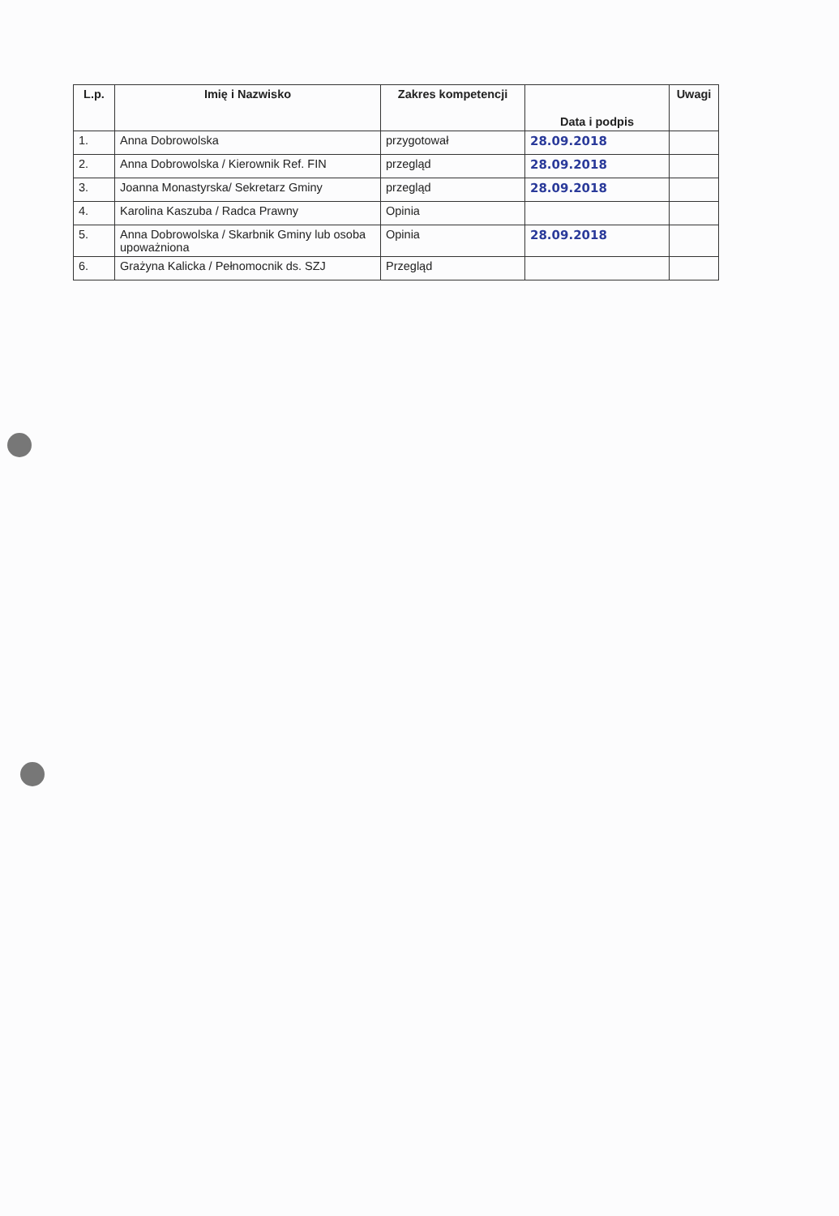| L.p. | Imię i Nazwisko | Zakres kompetencji | Data i podpis | Uwagi |
| --- | --- | --- | --- | --- |
| 1. | Anna Dobrowolska | przygotował | 28.09.2018 | |
| 2. | Anna Dobrowolska / Kierownik Ref. FIN | przegląd | 28.09.2018 | |
| 3. | Joanna Monastyrska/ Sekretarz Gminy | przegląd | 28.09.2018 | |
| 4. | Karolina Kaszuba / Radca Prawny | Opinia | | |
| 5. | Anna Dobrowolska / Skarbnik Gminy lub osoba upoważniona | Opinia | 28.09.2018 | |
| 6. | Grażyna Kalicka / Pełnomocnik ds. SZJ | Przegląd | | |